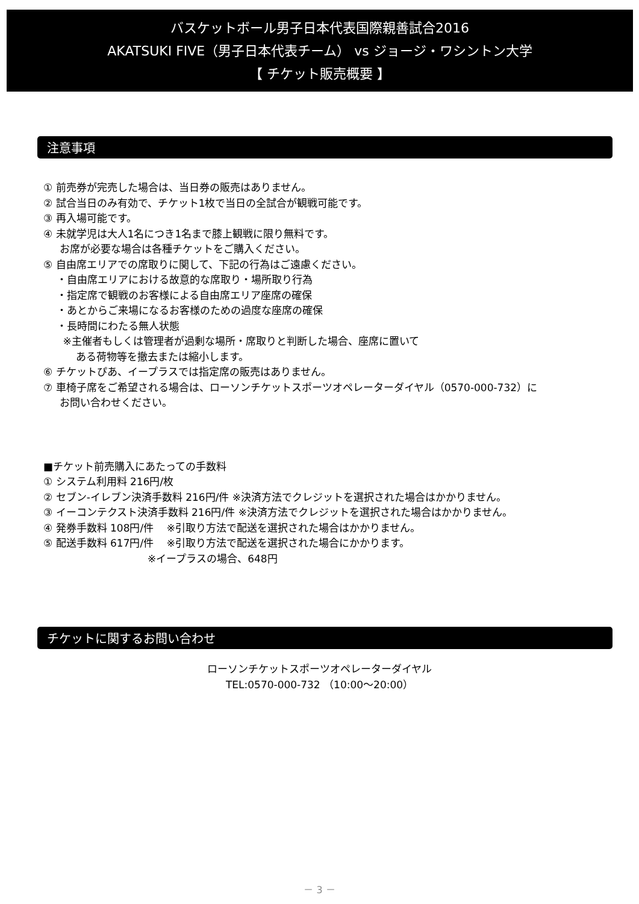バスケットボール男子日本代表国際親善試合2016
AKATSUKI FIVE（男子日本代表チーム） vs ジョージ・ワシントン大学
【 チケット販売概要 】
注意事項
① 前売券が完売した場合は、当日券の販売はありません。
② 試合当日のみ有効で、チケット1枚で当日の全試合が観戦可能です。
③ 再入場可能です。
④ 未就学児は大人1名につき1名まで膝上観戦に限り無料です。
お席が必要な場合は各種チケットをご購入ください。
⑤ 自由席エリアでの席取りに関して、下記の行為はご遠慮ください。
・自由席エリアにおける故意的な席取り・場所取り行為
・指定席で観戦のお客様による自由席エリア座席の確保
・あとからご来場になるお客様のための過度な座席の確保
・長時間にわたる無人状態
※主催者もしくは管理者が過剰な場所・席取りと判断した場合、座席に置いて
ある荷物等を撤去または縮小します。
⑥ チケットぴあ、イープラスでは指定席の販売はありません。
⑦ 車椅子席をご希望される場合は、ローソンチケットスポーツオペレーターダイヤル（0570-000-732）に
お問い合わせください。
■チケット前売購入にあたっての手数料
① システム利用料 216円/枚
② セブン-イレブン決済手数料 216円/件 ※決済方法でクレジットを選択された場合はかかりません。
③ イーコンテクスト決済手数料 216円/件 ※決済方法でクレジットを選択された場合はかかりません。
④ 発券手数料 108円/件 ※引取り方法で配送を選択された場合はかかりません。
⑤ 配送手数料 617円/件 ※引取り方法で配送を選択された場合にかかります。
※イープラスの場合、648円
チケットに関するお問い合わせ
ローソンチケットスポーツオペレーターダイヤル
TEL:0570-000-732 （10:00～20:00）
－ 3 －